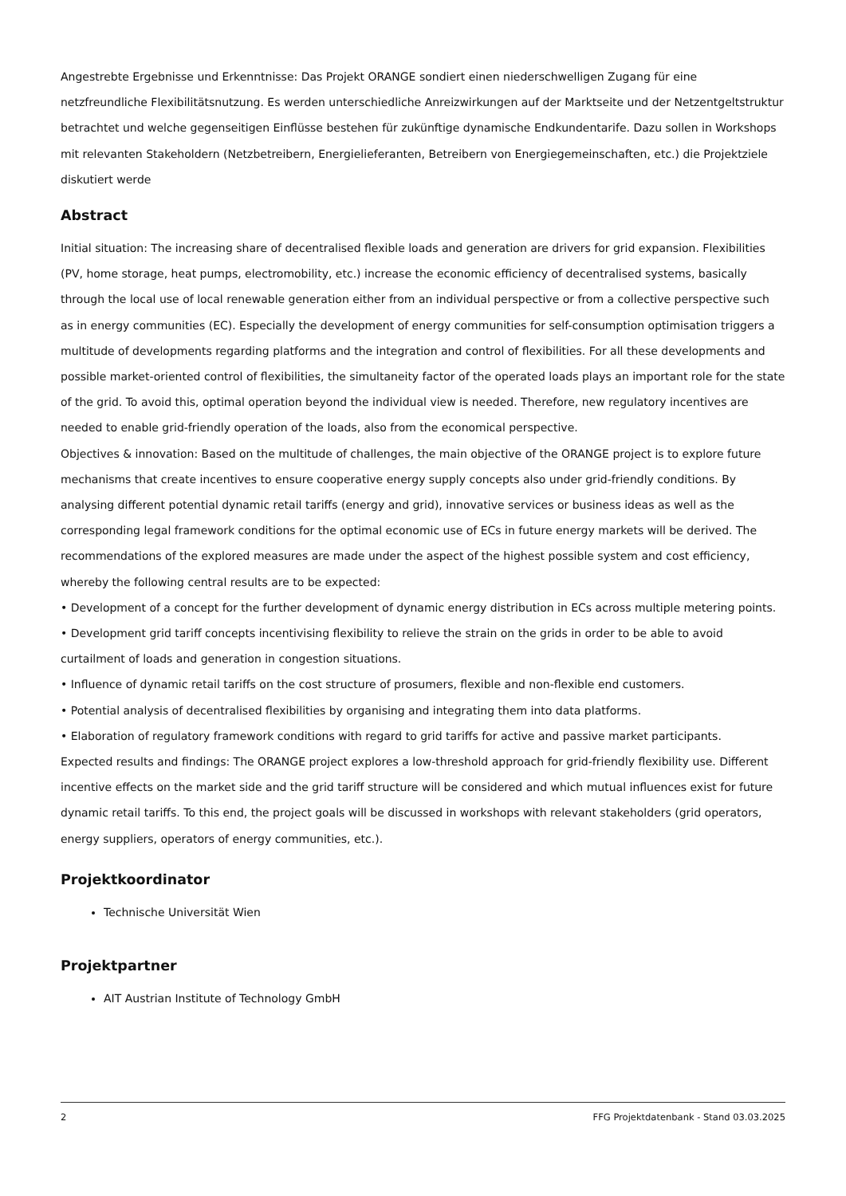Angestrebte Ergebnisse und Erkenntnisse: Das Projekt ORANGE sondiert einen niederschwelligen Zugang für eine netzfreundliche Flexibilitätsnutzung. Es werden unterschiedliche Anreizwirkungen auf der Marktseite und der Netzentgeltstruktur betrachtet und welche gegenseitigen Einflüsse bestehen für zukünftige dynamische Endkundentarife. Dazu sollen in Workshops mit relevanten Stakeholdern (Netzbetreibern, Energielieferanten, Betreibern von Energiegemeinschaften, etc.) die Projektziele diskutiert werde
Abstract
Initial situation: The increasing share of decentralised flexible loads and generation are drivers for grid expansion. Flexibilities (PV, home storage, heat pumps, electromobility, etc.) increase the economic efficiency of decentralised systems, basically through the local use of local renewable generation either from an individual perspective or from a collective perspective such as in energy communities (EC). Especially the development of energy communities for self-consumption optimisation triggers a multitude of developments regarding platforms and the integration and control of flexibilities. For all these developments and possible market-oriented control of flexibilities, the simultaneity factor of the operated loads plays an important role for the state of the grid. To avoid this, optimal operation beyond the individual view is needed. Therefore, new regulatory incentives are needed to enable grid-friendly operation of the loads, also from the economical perspective.
Objectives & innovation: Based on the multitude of challenges, the main objective of the ORANGE project is to explore future mechanisms that create incentives to ensure cooperative energy supply concepts also under grid-friendly conditions. By analysing different potential dynamic retail tariffs (energy and grid), innovative services or business ideas as well as the corresponding legal framework conditions for the optimal economic use of ECs in future energy markets will be derived. The recommendations of the explored measures are made under the aspect of the highest possible system and cost efficiency, whereby the following central results are to be expected:
• Development of a concept for the further development of dynamic energy distribution in ECs across multiple metering points.
• Development grid tariff concepts incentivising flexibility to relieve the strain on the grids in order to be able to avoid curtailment of loads and generation in congestion situations.
• Influence of dynamic retail tariffs on the cost structure of prosumers, flexible and non-flexible end customers.
• Potential analysis of decentralised flexibilities by organising and integrating them into data platforms.
• Elaboration of regulatory framework conditions with regard to grid tariffs for active and passive market participants.
Expected results and findings: The ORANGE project explores a low-threshold approach for grid-friendly flexibility use. Different incentive effects on the market side and the grid tariff structure will be considered and which mutual influences exist for future dynamic retail tariffs. To this end, the project goals will be discussed in workshops with relevant stakeholders (grid operators, energy suppliers, operators of energy communities, etc.).
Projektkoordinator
Technische Universität Wien
Projektpartner
AIT Austrian Institute of Technology GmbH
2 FFG Projektdatenbank - Stand 03.03.2025